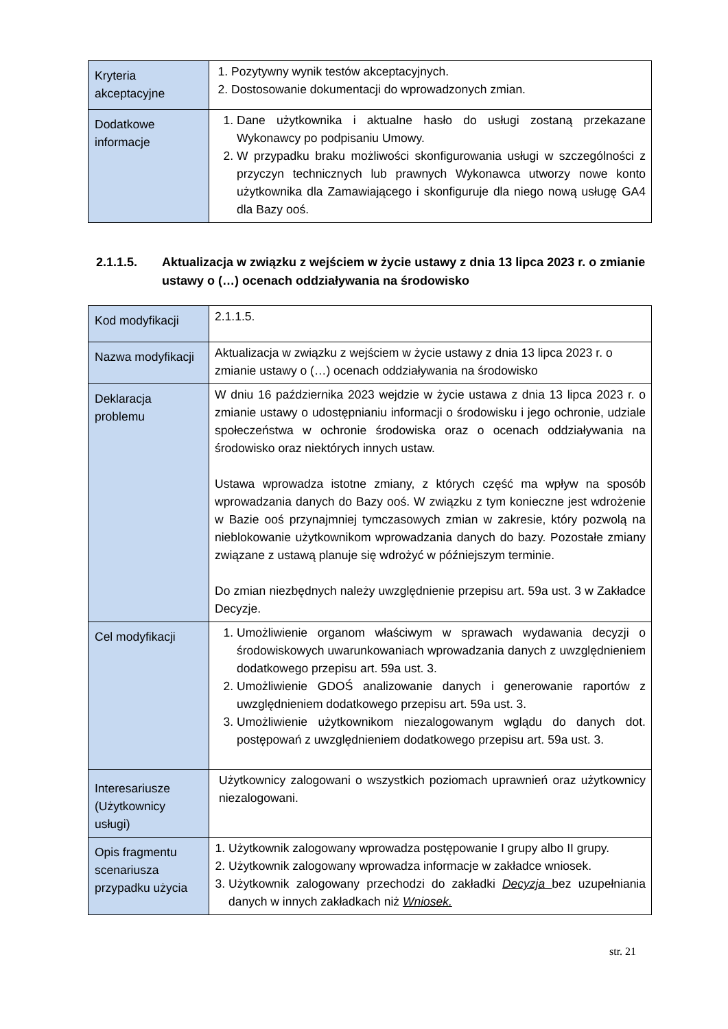| Kryteria akceptacyjne | 1. Pozytywny wynik testów akceptacyjnych. 2. Dostosowanie dokumentacji do wprowadzonych zmian. |
| Dodatkowe informacje | 1. Dane użytkownika i aktualne hasło do usługi zostaną przekazane Wykonawcy po podpisaniu Umowy. 2. W przypadku braku możliwości skonfigurowania usługi w szczególności z przyczyn technicznych lub prawnych Wykonawca utworzy nowe konto użytkownika dla Zamawiającego i skonfiguruje dla niego nową usługę GA4 dla Bazy ooś. |
2.1.1.5. Aktualizacja w związku z wejściem w życie ustawy z dnia 13 lipca 2023 r. o zmianie ustawy o (…) ocenach oddziaływania na środowisko
| Kod modyfikacji | 2.1.1.5. |
| Nazwa modyfikacji | Aktualizacja w związku z wejściem w życie ustawy z dnia 13 lipca 2023 r. o zmianie ustawy o (…) ocenach oddziaływania na środowisko |
| Deklaracja problemu | W dniu 16 października 2023 wejdzie w życie ustawa z dnia 13 lipca 2023 r. o zmianie ustawy o udostępnianiu informacji o środowisku i jego ochronie, udziale społeczeństwa w ochronie środowiska oraz o ocenach oddziaływania na środowisko oraz niektórych innych ustaw. Ustawa wprowadza istotne zmiany, z których część ma wpływ na sposób wprowadzania danych do Bazy ooś. W związku z tym konieczne jest wdrożenie w Bazie ooś przynajmniej tymczasowych zmian w zakresie, który pozwolą na nieblokowanie użytkownikom wprowadzania danych do bazy. Pozostałe zmiany związane z ustawą planuje się wdrożyć w późniejszym terminie. Do zmian niezbędnych należy uwzględnienie przepisu art. 59a ust. 3 w Zakładce Decyzje. |
| Cel modyfikacji | 1. Umożliwienie organom właściwym w sprawach wydawania decyzji o środowiskowych uwarunkowaniach wprowadzania danych z uwzględnieniem dodatkowego przepisu art. 59a ust. 3. 2. Umożliwienie GDOŚ analizowanie danych i generowanie raportów z uwzględnieniem dodatkowego przepisu art. 59a ust. 3. 3. Umożliwienie użytkownikom niezalogowanym wglądu do danych dot. postępowań z uwzględnieniem dodatkowego przepisu art. 59a ust. 3. |
| Interesariusze (Użytkownicy usługi) | Użytkownicy zalogowani o wszystkich poziomach uprawnień oraz użytkownicy niezalogowani. |
| Opis fragmentu scenariusza przypadku użycia | 1. Użytkownik zalogowany wprowadza postępowanie I grupy albo II grupy. 2. Użytkownik zalogowany wprowadza informacje w zakładce wniosek. 3. Użytkownik zalogowany przechodzi do zakładki Decyzja bez uzupełniania danych w innych zakładkach niż Wniosek. |
str. 21